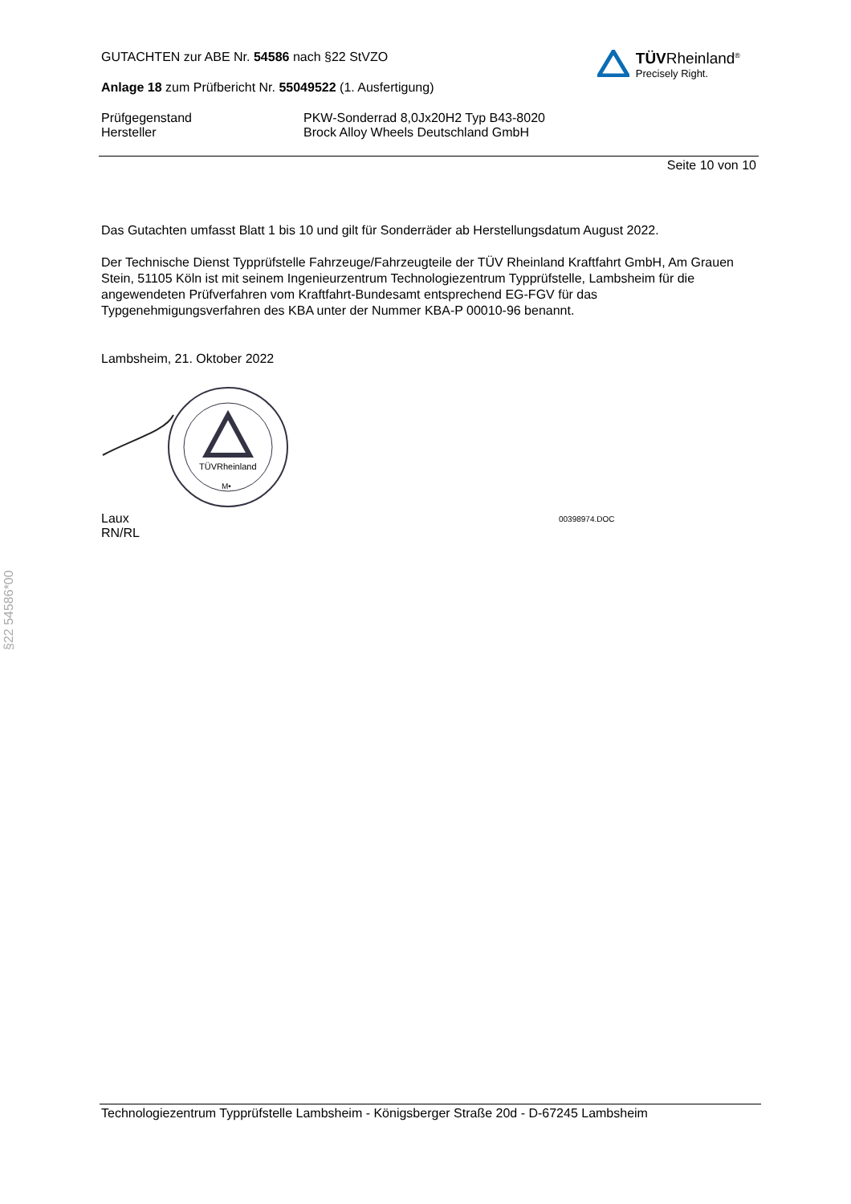GUTACHTEN zur ABE Nr. 54586 nach §22 StVZO
Anlage 18 zum Prüfbericht Nr. 55049522 (1. Ausfertigung)
TÜVRheinland<sup>®</sup>
Precisely Right.
Prüfgegenstand
Hersteller
PKW-Sonderrad 8,0Jx20H2 Typ B43-8020
Brock Alloy Wheels Deutschland GmbH
Seite 10 von 10
Das Gutachten umfasst Blatt 1 bis 10 und gilt für Sonderräder ab Herstellungsdatum August 2022.
Der Technische Dienst Typprüfstelle Fahrzeuge/Fahrzeugteile der TÜV Rheinland Kraftfahrt GmbH, Am Grauen Stein, 51105 Köln ist mit seinem Ingenieurzentrum Technologiezentrum Typprüfstelle, Lambsheim für die angewendeten Prüfverfahren vom Kraftfahrt-Bundesamt entsprechend EG-FGV für das Typgenehmigungsverfahren des KBA unter der Nummer KBA-P 00010-96 benannt.
Lambsheim, 21. Oktober 2022
TÜVRheinland
M•
Laux
RN/RL
00398974.DOC
§22 54586*00
Technologiezentrum Typprüfstelle Lambsheim - Königsberger Straße 20d - D-67245 Lambsheim